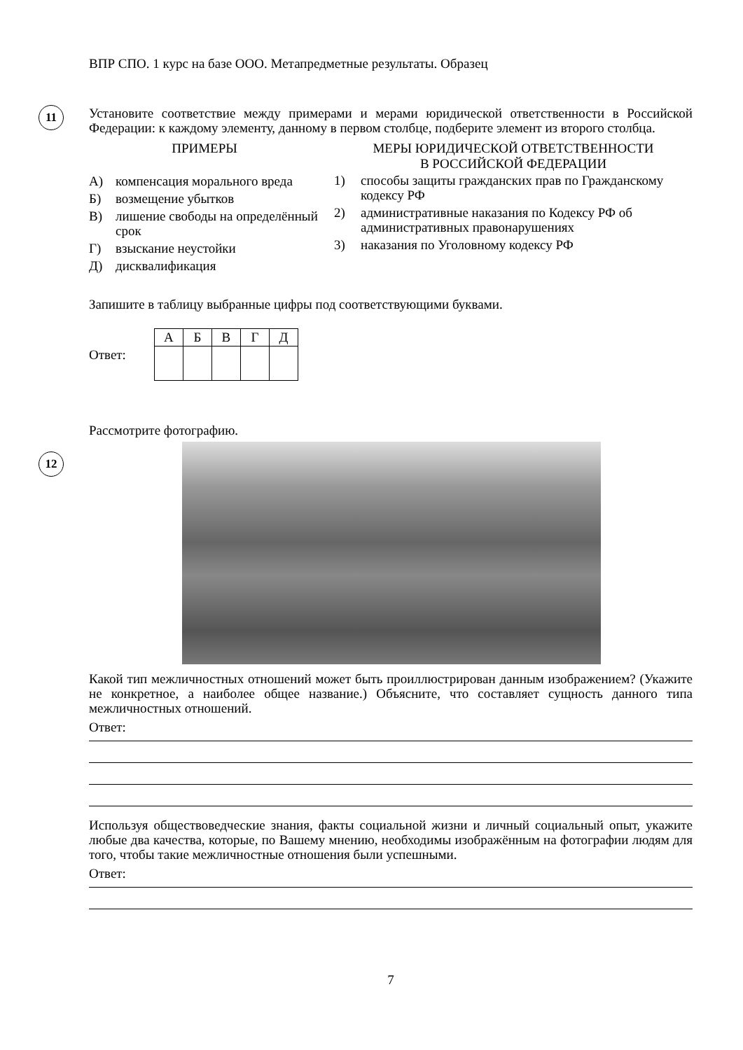ВПР СПО. 1 курс на базе ООО. Метапредметные результаты. Образец
11
Установите соответствие между примерами и мерами юридической ответственности в Российской Федерации: к каждому элементу, данному в первом столбце, подберите элемент из второго столбца.
ПРИМЕРЫ
А) компенсация морального вреда
Б) возмещение убытков
В) лишение свободы на определённый срок
Г) взыскание неустойки
Д) дисквалификация
МЕРЫ ЮРИДИЧЕСКОЙ ОТВЕТСТВЕННОСТИ
В РОССИЙСКОЙ ФЕДЕРАЦИИ
1) способы защиты гражданских прав по Гражданскому кодексу РФ
2) административные наказания по Кодексу РФ об административных правонарушениях
3) наказания по Уголовному кодексу РФ
Запишите в таблицу выбранные цифры под соответствующими буквами.
Ответ:
| А | Б | В | Г | Д |
12
Рассмотрите фотографию.
Какой тип межличностных отношений может быть проиллюстрирован данным изображением? (Укажите не конкретное, а наиболее общее название.) Объясните, что составляет сущность данного типа межличностных отношений.
Ответ:
Используя обществоведческие знания, факты социальной жизни и личный социальный опыт, укажите любые два качества, которые, по Вашему мнению, необходимы изображённым на фотографии людям для того, чтобы такие межличностные отношения были успешными.
Ответ:
7